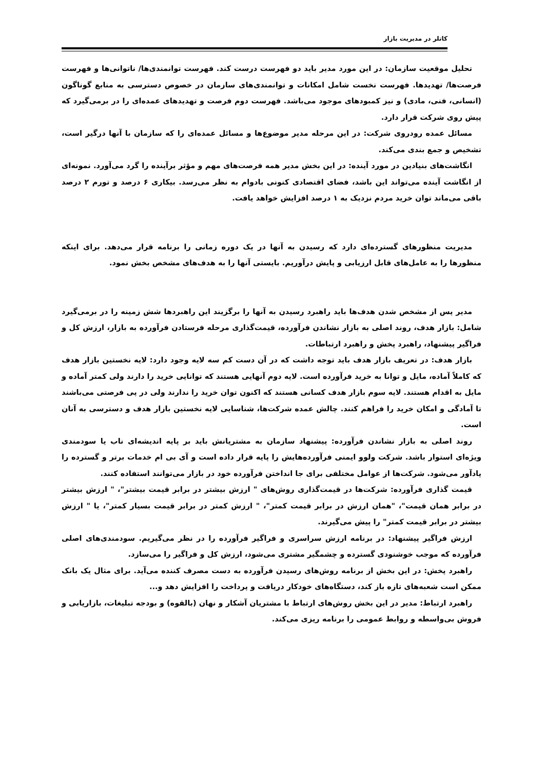کاتلر در مدیریت بازار
تحلیل موقعیت سازمان: در این مورد مدیر باید دو فهرست درست کند. فهرست توانمندی‌ها/ ناتوانی‌ها و فهرست فرصت‌ها/ تهدیدها. فهرست نخست شامل امکانات و توانمندی‌های سازمان در خصوص دسترسی به منابع گوناگون (انسانی، فنی، مادی) و نیز کمبودهای موجود می‌باشد. فهرست دوم فرصت و تهدیدهای عمده‌ای را در برمی‌گیرد که پیش روی شرکت قرار دارد.
مسائل عمده رودروی شرکت: در این مرحله مدیر موضوع‌ها و مسائل عمده‌ای را که سازمان با آنها درگیر است، تشخیص و جمع بندی می‌کند.
انگاشت‌های بنیادین در مورد آینده: در این بخش مدیر همه فرصت‌های مهم و مؤثر برآینده را گرد می‌آورد. نمونه‌ای از انگاشت آینده می‌تواند این باشد، فضای اقتصادی کنونی بادوام به نظر می‌رسد. بیکاری ۶ درصد و تورم ۲ درصد باقی می‌ماند توان خرید مردم نزدیک به ۱ درصد افزایش خواهد یافت.
مدیریت منظورهای گسترده‌ای دارد که رسیدن به آنها در یک دوره زمانی را برنامه قرار می‌دهد. برای اینکه منظورها را به عامل‌های قابل ارزیابی و پایش درآوریم. بایستی آنها را به هدف‌های مشخص بخش نمود.
مدیر پس از مشخص شدن هدف‌ها باید راهبرد رسیدن به آنها را برگزیند این راهبردها شش زمینه را در برمی‌گیرد شامل: بازار هدف، روند اصلی به بازار نشاندن فرآورده، قیمت‌گذاری مرحله فرستادن فرآورده به بازار، ارزش کل و فراگیر پیشنهاد، راهبرد پخش و راهبرد ارتباطات.
بازار هدف: در تعریف بازار هدف باید توجه داشت که در آن دست کم سه لایه وجود دارد: لایه نخستین بازار هدف که کاملاً آماده، مایل و توانا به خرید فرآورده است. لایه دوم آنهایی هستند که توانایی خرید را دارند ولی کمتر آماده و مایل به اقدام هستند. لایه سوم بازار هدف کسانی هستند که اکنون توان خرید را ندارند ولی در پی فرصتی می‌باشند تا آمادگی و امکان خرید را فراهم کنند. چالش عمده شرکت‌ها، شناسایی لایه نخستین بازار هدف و دسترسی به آنان است.
روند اصلی به بازار نشاندن فرآورده: پیشنهاد سازمان به مشتریانش باید بر پایه اندیشه‌ای ناب یا سودمندی ویژه‌ای استوار باشد. شرکت ولوو ایمنی فرآورده‌هایش را پایه قرار داده است و آی بی ام خدمات برتر و گسترده را یادآور می‌شود. شرکت‌ها از عوامل مختلفی برای جا انداختن فرآورده خود در بازار می‌توانند استفاده کنند.
قیمت گذاری فرآورده: شرکت‌ها در قیمت‌گذاری روش‌های " ارزش بیشتر در برابر قیمت بیشتر"، " ارزش بیشتر در برابر همان قیمت"، "همان ارزش در برابر قیمت کمتر"، " ارزش کمتر در برابر قیمت بسیار کمتر"، یا " ارزش بیشتر در برابر قیمت کمتر" را پیش می‌گیرند.
ارزش فراگیر پیشنهاد: در برنامه ارزش سراسری و فراگیر فرآورده را در نظر می‌گیریم. سودمندی‌های اصلی فرآورده که موجب خوشنودی گسترده و چشمگیر مشتری می‌شود، ارزش کل و فراگیر را می‌سازد.
راهبرد پخش: در این بخش از برنامه روش‌های رسیدن فرآورده به دست مصرف کننده می‌آید. برای مثال یک بانک ممکن است شعبه‌های تازه باز کند، دستگاه‌های خودکار دریافت و پرداخت را افزایش دهد و...
راهبرد ارتباط: مدیر در این بخش روش‌های ارتباط با مشتریان آشکار و نهان (بالقوه) و بودجه تبلیغات، بازاریابی و فروش بی‌واسطه و روابط عمومی را برنامه ریزی می‌کند.